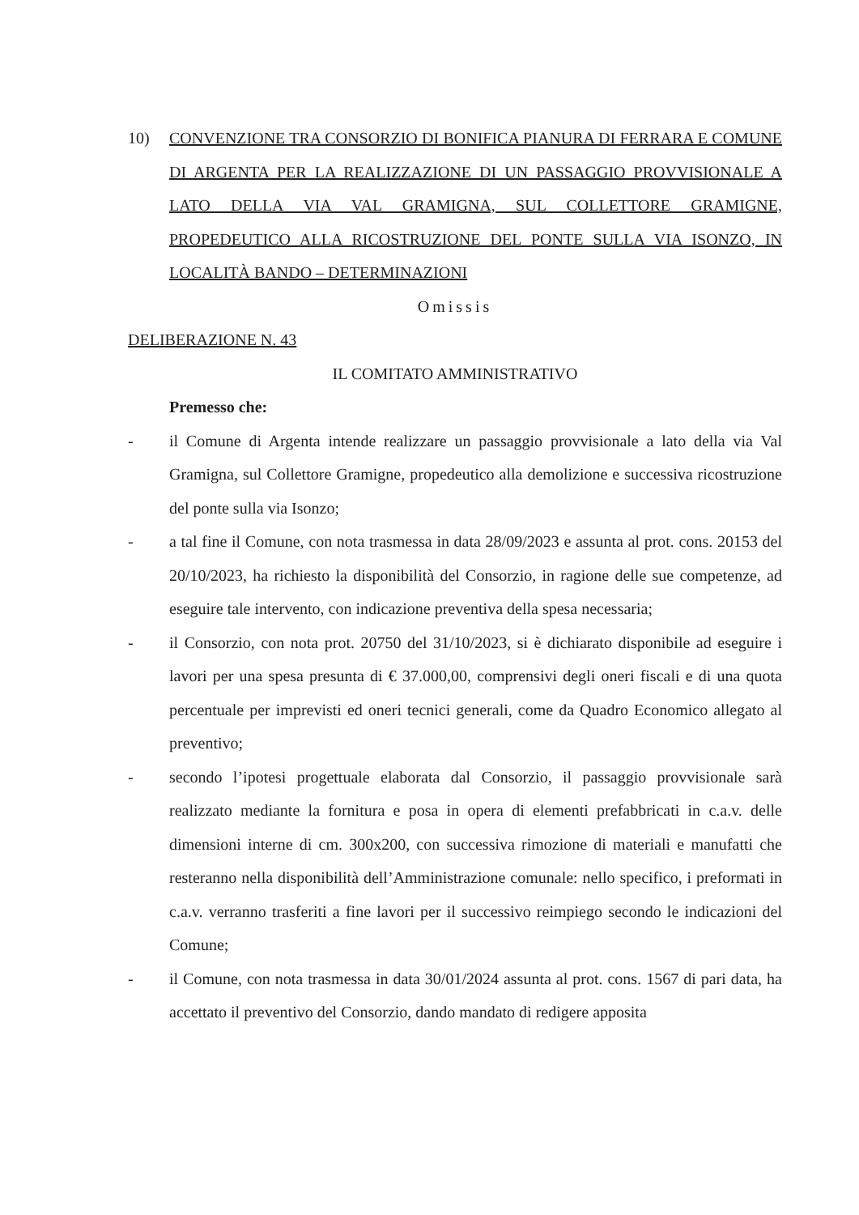10) CONVENZIONE TRA CONSORZIO DI BONIFICA PIANURA DI FERRARA E COMUNE DI ARGENTA PER LA REALIZZAZIONE DI UN PASSAGGIO PROVVISIONALE A LATO DELLA VIA VAL GRAMIGNA, SUL COLLETTORE GRAMIGNE, PROPEDEUTICO ALLA RICOSTRUZIONE DEL PONTE SULLA VIA ISONZO, IN LOCALITÀ BANDO – DETERMINAZIONI
Omissis
DELIBERAZIONE N. 43
IL COMITATO AMMINISTRATIVO
Premesso che:
- il Comune di Argenta intende realizzare un passaggio provvisionale a lato della via Val Gramigna, sul Collettore Gramigne, propedeutico alla demolizione e successiva ricostruzione del ponte sulla via Isonzo;
- a tal fine il Comune, con nota trasmessa in data 28/09/2023 e assunta al prot. cons. 20153 del 20/10/2023, ha richiesto la disponibilità del Consorzio, in ragione delle sue competenze, ad eseguire tale intervento, con indicazione preventiva della spesa necessaria;
- il Consorzio, con nota prot. 20750 del 31/10/2023, si è dichiarato disponibile ad eseguire i lavori per una spesa presunta di € 37.000,00, comprensivi degli oneri fiscali e di una quota percentuale per imprevisti ed oneri tecnici generali, come da Quadro Economico allegato al preventivo;
- secondo l’ipotesi progettuale elaborata dal Consorzio, il passaggio provvisionale sarà realizzato mediante la fornitura e posa in opera di elementi prefabbricati in c.a.v. delle dimensioni interne di cm. 300x200, con successiva rimozione di materiali e manufatti che resteranno nella disponibilità dell’Amministrazione comunale: nello specifico, i preformati in c.a.v. verranno trasferiti a fine lavori per il successivo reimpiego secondo le indicazioni del Comune;
- il Comune, con nota trasmessa in data 30/01/2024 assunta al prot. cons. 1567 di pari data, ha accettato il preventivo del Consorzio, dando mandato di redigere apposita